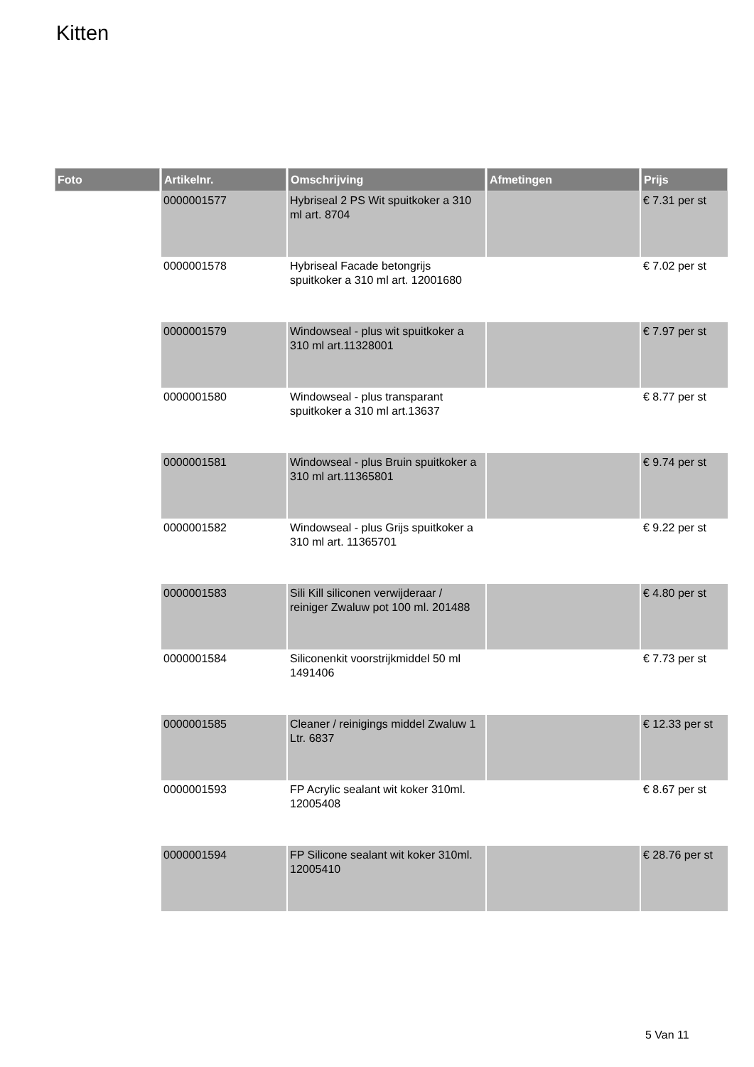Kitten
| Foto | Artikelnr. | Omschrijving | Afmetingen | Prijs |
| --- | --- | --- | --- | --- |
| | 0000001577 | Hybriseal 2 PS Wit spuitkoker a 310 ml art. 8704 | | € 7.31 per st |
| | 0000001578 | Hybriseal Facade betongrijs spuitkoker a 310 ml art. 12001680 | | € 7.02 per st |
| | 0000001579 | Windowseal - plus wit spuitkoker a 310 ml art.11328001 | | € 7.97 per st |
| | 0000001580 | Windowseal - plus transparant spuitkoker a 310 ml art.13637 | | € 8.77 per st |
| | 0000001581 | Windowseal - plus Bruin spuitkoker a 310 ml art.11365801 | | € 9.74 per st |
| | 0000001582 | Windowseal - plus Grijs spuitkoker a 310 ml art. 11365701 | | € 9.22 per st |
| | 0000001583 | Sili Kill siliconen verwijderaar / reiniger Zwaluw pot 100 ml. 201488 | | € 4.80 per st |
| | 0000001584 | Siliconenkit voorstrijkmiddel 50 ml 1491406 | | € 7.73 per st |
| | 0000001585 | Cleaner / reinigings middel Zwaluw 1 Ltr. 6837 | | € 12.33 per st |
| | 0000001593 | FP Acrylic sealant wit koker 310ml. 12005408 | | € 8.67 per st |
| | 0000001594 | FP Silicone sealant wit koker 310ml. 12005410 | | € 28.76 per st |
5 Van 11